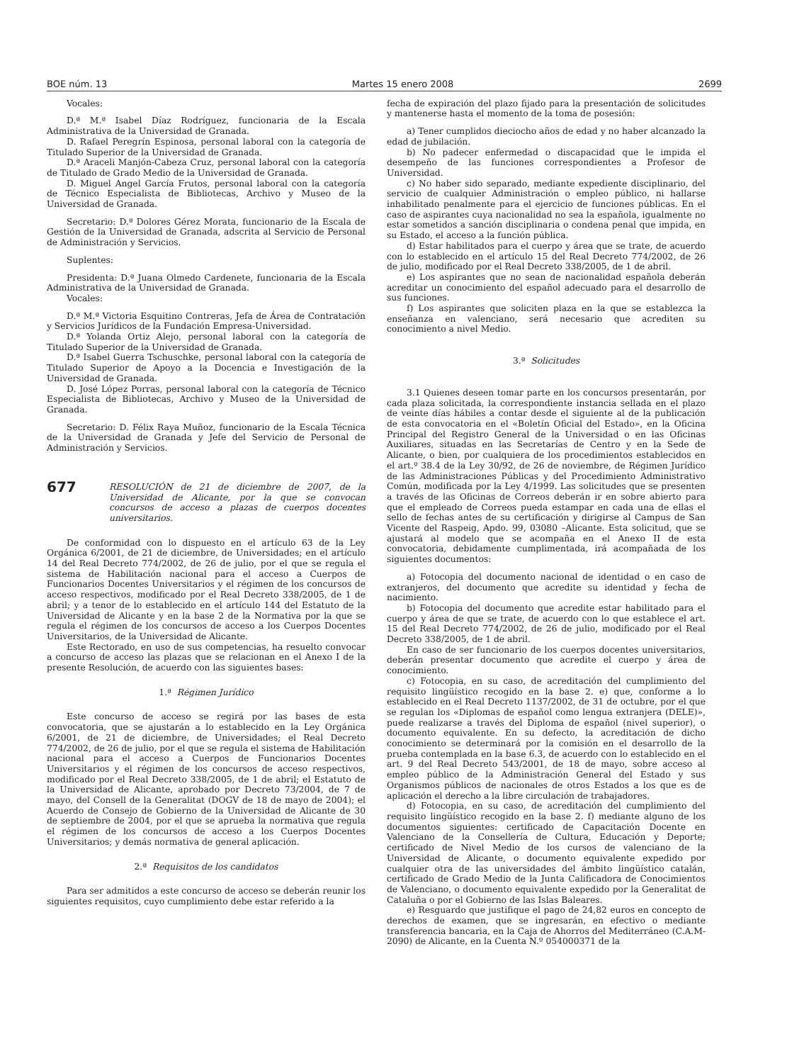BOE núm. 13 Martes 15 enero 2008 2699
Vocales:
D.ª M.ª Isabel Díaz Rodríguez, funcionaria de la Escala Administrativa de la Universidad de Granada.
D. Rafael Peregrín Espinosa, personal laboral con la categoría de Titulado Superior de la Universidad de Granada.
D.ª Araceli Manjón-Cabeza Cruz, personal laboral con la categoría de Titulado de Grado Medio de la Universidad de Granada.
D. Miguel Angel García Frutos, personal laboral con la categoría de Técnico Especialista de Bibliotecas, Archivo y Museo de la Universidad de Granada.
Secretario: D.ª Dolores Gérez Morata, funcionario de la Escala de Gestión de la Universidad de Granada, adscrita al Servicio de Personal de Administración y Servicios.
Suplentes:
Presidenta: D.ª Juana Olmedo Cardenete, funcionaria de la Escala Administrativa de la Universidad de Granada.
Vocales:
D.ª M.ª Victoria Esquitino Contreras, Jefa de Área de Contratación y Servicios Jurídicos de la Fundación Empresa-Universidad.
D.ª Yolanda Ortiz Alejo, personal laboral con la categoría de Titulado Superior de la Universidad de Granada.
D.ª Isabel Guerra Tschuschke, personal laboral con la categoría de Titulado Superior de Apoyo a la Docencia e Investigación de la Universidad de Granada.
D. José López Porras, personal laboral con la categoría de Técnico Especialista de Bibliotecas, Archivo y Museo de la Universidad de Granada.
Secretario: D. Félix Raya Muñoz, funcionario de la Escala Técnica de la Universidad de Granada y Jefe del Servicio de Personal de Administración y Servicios.
677 RESOLUCIÓN de 21 de diciembre de 2007, de la Universidad de Alicante, por la que se convocan concursos de acceso a plazas de cuerpos docentes universitarios.
De conformidad con lo dispuesto en el artículo 63 de la Ley Orgánica 6/2001, de 21 de diciembre, de Universidades; en el artículo 14 del Real Decreto 774/2002, de 26 de julio, por el que se regula el sistema de Habilitación nacional para el acceso a Cuerpos de Funcionarios Docentes Universitarios y el régimen de los concursos de acceso respectivos, modificado por el Real Decreto 338/2005, de 1 de abril; y a tenor de lo establecido en el artículo 144 del Estatuto de la Universidad de Alicante y en la base 2 de la Normativa por la que se regula el régimen de los concursos de acceso a los Cuerpos Docentes Universitarios, de la Universidad de Alicante.
Este Rectorado, en uso de sus competencias, ha resuelto convocar a concurso de acceso las plazas que se relacionan en el Anexo I de la presente Resolución, de acuerdo con las siguientes bases:
1.ª Régimen Jurídico
Este concurso de acceso se regirá por las bases de esta convocatoria, que se ajustarán a lo establecido en la Ley Orgánica 6/2001, de 21 de diciembre, de Universidades; el Real Decreto 774/2002, de 26 de julio, por el que se regula el sistema de Habilitación nacional para el acceso a Cuerpos de Funcionarios Docentes Universitarios y el régimen de los concursos de acceso respectivos, modificado por el Real Decreto 338/2005, de 1 de abril; el Estatuto de la Universidad de Alicante, aprobado por Decreto 73/2004, de 7 de mayo, del Consell de la Generalitat (DOGV de 18 de mayo de 2004); el Acuerdo de Consejo de Gobierno de la Universidad de Alicante de 30 de septiembre de 2004, por el que se aprueba la normativa que regula el régimen de los concursos de acceso a los Cuerpos Docentes Universitarios; y demás normativa de general aplicación.
2.ª Requisitos de los candidatos
Para ser admitidos a este concurso de acceso se deberán reunir los siguientes requisitos, cuyo cumplimiento debe estar referido a la
fecha de expiración del plazo fijado para la presentación de solicitudes y mantenerse hasta el momento de la toma de posesión:
a) Tener cumplidos dieciocho años de edad y no haber alcanzado la edad de jubilación.
b) No padecer enfermedad o discapacidad que le impida el desempeño de las funciones correspondientes a Profesor de Universidad.
c) No haber sido separado, mediante expediente disciplinario, del servicio de cualquier Administración o empleo público, ni hallarse inhabilitado penalmente para el ejercicio de funciones públicas. En el caso de aspirantes cuya nacionalidad no sea la española, igualmente no estar sometidos a sanción disciplinaria o condena penal que impida, en su Estado, el acceso a la función pública.
d) Estar habilitados para el cuerpo y área que se trate, de acuerdo con lo establecido en el artículo 15 del Real Decreto 774/2002, de 26 de julio, modificado por el Real Decreto 338/2005, de 1 de abril.
e) Los aspirantes que no sean de nacionalidad española deberán acreditar un conocimiento del español adecuado para el desarrollo de sus funciones.
f) Los aspirantes que soliciten plaza en la que se establezca la enseñanza en valenciano, será necesario que acrediten su conocimiento a nivel Medio.
3.ª Solicitudes
3.1 Quienes deseen tomar parte en los concursos presentarán, por cada plaza solicitada, la correspondiente instancia sellada en el plazo de veinte días hábiles a contar desde el siguiente al de la publicación de esta convocatoria en el «Boletín Oficial del Estado», en la Oficina Principal del Registro General de la Universidad o en las Oficinas Auxiliares, situadas en las Secretarías de Centro y en la Sede de Alicante, o bien, por cualquiera de los procedimientos establecidos en el art.º 38.4 de la Ley 30/92, de 26 de noviembre, de Régimen Jurídico de las Administraciones Públicas y del Procedimiento Administrativo Común, modificada por la Ley 4/1999. Las solicitudes que se presenten a través de las Oficinas de Correos deberán ir en sobre abierto para que el empleado de Correos pueda estampar en cada una de ellas el sello de fechas antes de su certificación y dirigirse al Campus de San Vicente del Raspeig, Apdo. 99, 03080 –Alicante. Esta solicitud, que se ajustará al modelo que se acompaña en el Anexo II de esta convocatoria, debidamente cumplimentada, irá acompañada de los siguientes documentos:
a) Fotocopia del documento nacional de identidad o en caso de extranjeros, del documento que acredite su identidad y fecha de nacimiento.
b) Fotocopia del documento que acredite estar habilitado para el cuerpo y área de que se trate, de acuerdo con lo que establece el art. 15 del Real Decreto 774/2002, de 26 de julio, modificado por el Real Decreto 338/2005, de 1 de abril.
En caso de ser funcionario de los cuerpos docentes universitarios, deberán presentar documento que acredite el cuerpo y área de conocimiento.
c) Fotocopia, en su caso, de acreditación del cumplimiento del requisito lingüístico recogido en la base 2. e) que, conforme a lo establecido en el Real Decreto 1137/2002, de 31 de octubre, por el que se regulan los «Diplomas de español como lengua extranjera (DELE)», puede realizarse a través del Diploma de español (nivel superior), o documento equivalente. En su defecto, la acreditación de dicho conocimiento se determinará por la comisión en el desarrollo de la prueba contemplada en la base 6.3, de acuerdo con lo establecido en el art. 9 del Real Decreto 543/2001, de 18 de mayo, sobre acceso al empleo público de la Administración General del Estado y sus Organismos públicos de nacionales de otros Estados a los que es de aplicación el derecho a la libre circulación de trabajadores.
d) Fotocopia, en su caso, de acreditación del cumplimiento del requisito lingüístico recogido en la base 2. f) mediante alguno de los documentos siguientes: certificado de Capacitación Docente en Valenciano de la Consellería de Cultura, Educación y Deporte; certificado de Nivel Medio de los cursos de valenciano de la Universidad de Alicante, o documento equivalente expedido por cualquier otra de las universidades del ámbito lingüístico catalán, certificado de Grado Medio de la Junta Calificadora de Conocimientos de Valenciano, o documento equivalente expedido por la Generalitat de Cataluña o por el Gobierno de las Islas Baleares.
e) Resguardo que justifique el pago de 24,82 euros en concepto de derechos de examen, que se ingresarán, en efectivo o mediante transferencia bancaria, en la Caja de Ahorros del Mediterráneo (C.A.M-2090) de Alicante, en la Cuenta N.º 054000371 de la